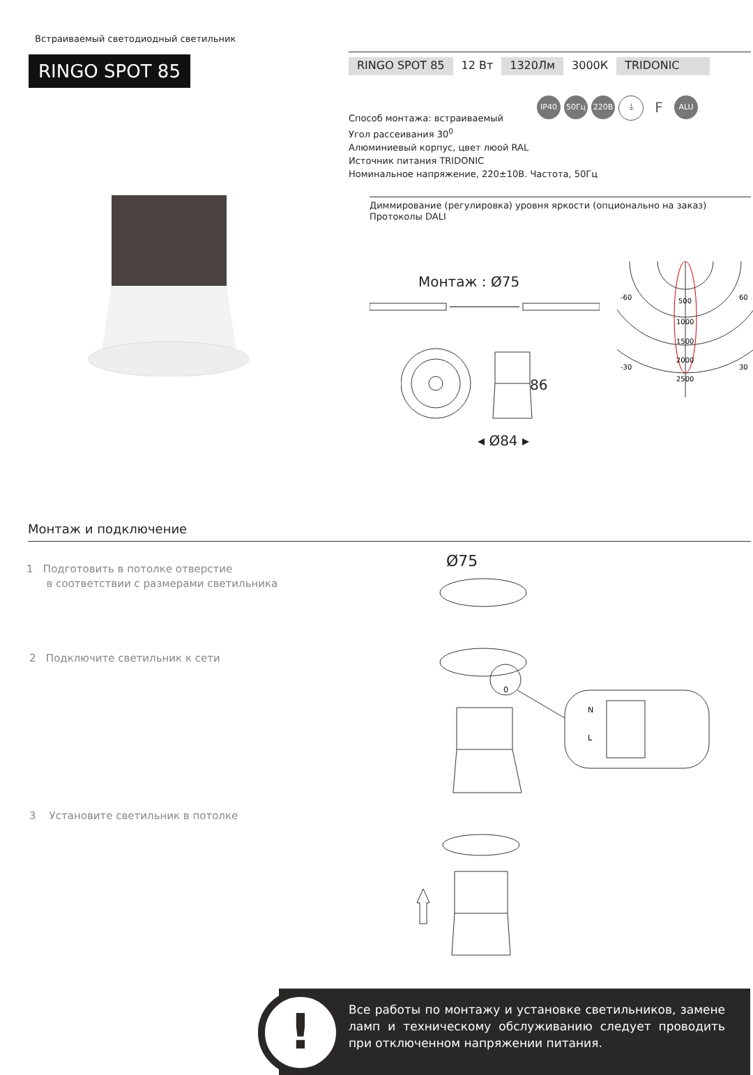Встраиваемый светодиодный светильник
RINGO SPOT 85
RINGO SPOT 85 12 Вт 1320Лм 3000К TRIDONIC
IP40 50Гц 220В ⏚ F ALU
Способ монтажа: встраиваемый
Угол рассеивания 30<sup>0</sup>
Алюминиевый корпус, цвет люой RAL
Источник питания TRIDONIC
Номинальное напряжение, 220±10В. Частота, 50Гц
Диммирование (регулировка) уровня яркости (опционально на заказ)
Протоколы DALI
Монтаж : Ø75
86
◂ Ø84 ▸
-60
60
-30
30
500
1000
1500
2000
2500
Монтаж и подключение
1 Подготовить в потолке отверстие
в соответствии с размерами светильника
Ø75
2 Подключите светильник к сети
N
L
0
3 Установите светильник в потолке
Все работы по монтажу и установке светильников, замене ламп и техническому обслуживанию следует проводить при отключенном напряжении питания.
!